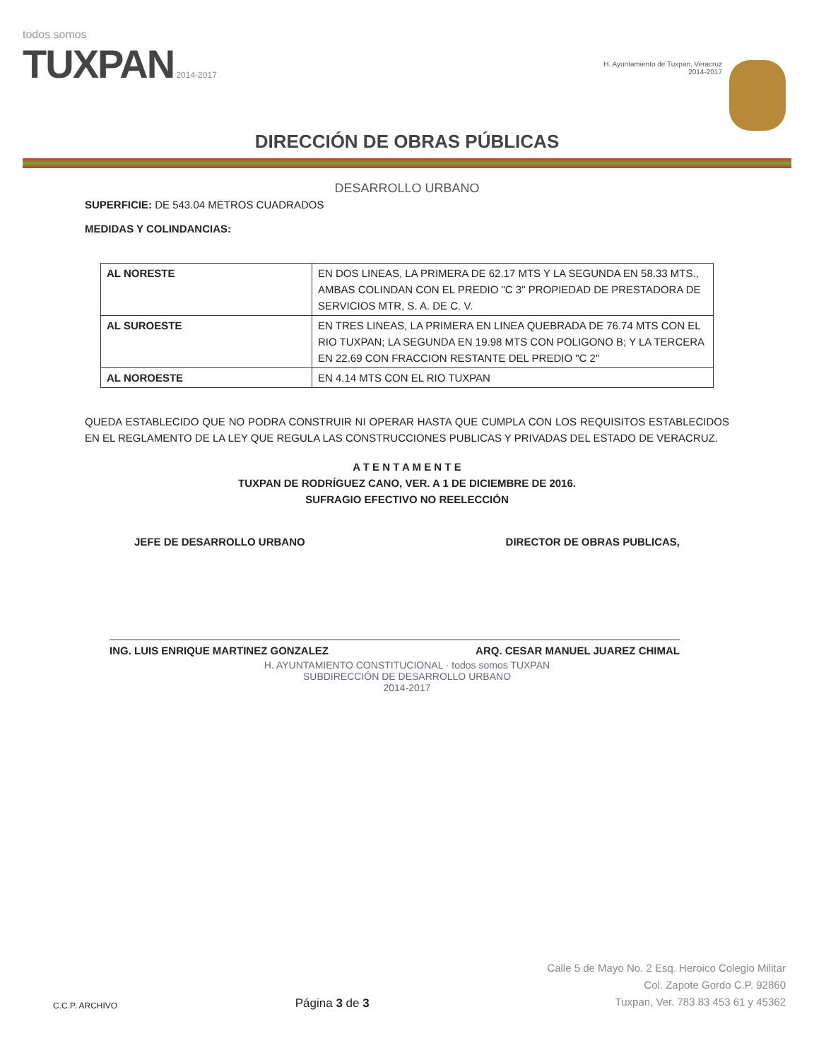todos somos
TUXPAN 2014-2017
H. Ayuntamiento de Tuxpan, Veracruz
2014-2017
DIRECCIÓN DE OBRAS PÚBLICAS
DESARROLLO URBANO
SUPERFICIE: DE 543.04 METROS CUADRADOS
MEDIDAS Y COLINDANCIAS:
| AL NORESTE | EN DOS LINEAS, LA PRIMERA DE 62.17 MTS Y LA SEGUNDA EN 58.33 MTS., AMBAS COLINDAN CON EL PREDIO "C 3" PROPIEDAD DE PRESTADORA DE SERVICIOS MTR, S. A. DE C. V. |
| AL SUROESTE | EN TRES LINEAS, LA PRIMERA EN LINEA QUEBRADA DE 76.74 MTS CON EL RIO TUXPAN; LA SEGUNDA EN 19.98 MTS CON POLIGONO B; Y LA TERCERA EN 22.69 CON FRACCION RESTANTE DEL PREDIO "C 2" |
| AL NOROESTE | EN 4.14 MTS CON EL RIO TUXPAN |
QUEDA ESTABLECIDO QUE NO PODRA CONSTRUIR NI OPERAR HASTA QUE CUMPLA CON LOS REQUISITOS ESTABLECIDOS EN EL REGLAMENTO DE LA LEY QUE REGULA LAS CONSTRUCCIONES PUBLICAS Y PRIVADAS DEL ESTADO DE VERACRUZ.
A T E N T A M E N T E
TUXPAN DE RODRÍGUEZ CANO, VER. A 1 DE DICIEMBRE DE 2016.
SUFRAGIO EFECTIVO NO REELECCIÓN
JEFE DE DESARROLLO URBANO DIRECTOR DE OBRAS PUBLICAS,
ING. LUIS ENRIQUE MARTINEZ GONZALEZ ARQ. CESAR MANUEL JUAREZ CHIMAL
H. AYUNTAMIENTO CONSTITUCIONAL · todos somos TUXPAN
SUBDIRECCIÓN DE DESARROLLO URBANO
2014-2017
C.C.P. ARCHIVO
Página 3 de 3
Calle 5 de Mayo No. 2 Esq. Heroico Colegio Militar
Col. Zapote Gordo C.P. 92860
Tuxpan, Ver. 783 83 453 61 y 45362